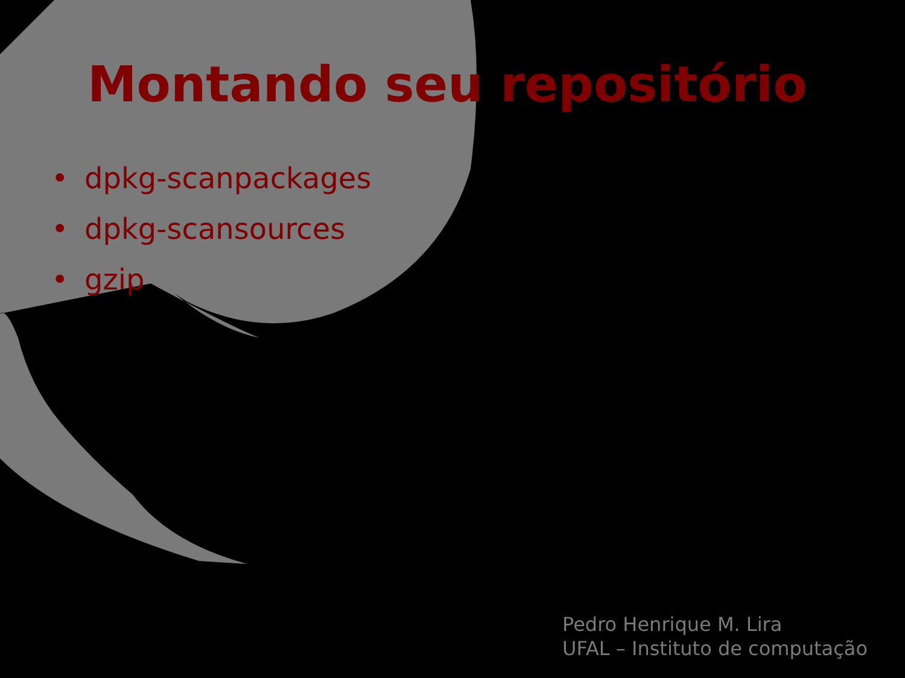Montando seu repositório
• dpkg-scanpackages
• dpkg-scansources
• gzip
Pedro Henrique M. Lira
UFAL – Instituto de computação